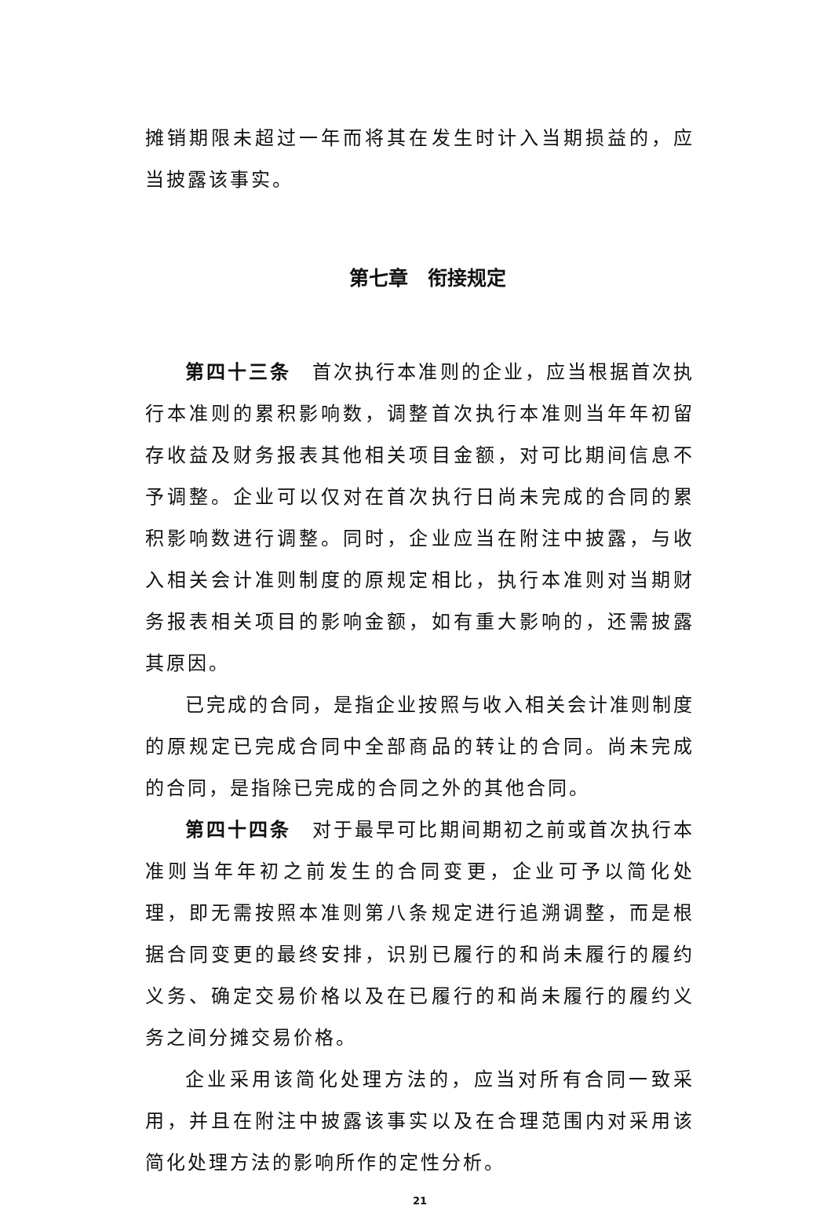摊销期限未超过一年而将其在发生时计入当期损益的，应当披露该事实。
第七章　衔接规定
第四十三条　首次执行本准则的企业，应当根据首次执行本准则的累积影响数，调整首次执行本准则当年年初留存收益及财务报表其他相关项目金额，对可比期间信息不予调整。企业可以仅对在首次执行日尚未完成的合同的累积影响数进行调整。同时，企业应当在附注中披露，与收入相关会计准则制度的原规定相比，执行本准则对当期财务报表相关项目的影响金额，如有重大影响的，还需披露其原因。
已完成的合同，是指企业按照与收入相关会计准则制度的原规定已完成合同中全部商品的转让的合同。尚未完成的合同，是指除已完成的合同之外的其他合同。
第四十四条　对于最早可比期间期初之前或首次执行本准则当年年初之前发生的合同变更，企业可予以简化处理，即无需按照本准则第八条规定进行追溯调整，而是根据合同变更的最终安排，识别已履行的和尚未履行的履约义务、确定交易价格以及在已履行的和尚未履行的履约义务之间分摊交易价格。
企业采用该简化处理方法的，应当对所有合同一致采用，并且在附注中披露该事实以及在合理范围内对采用该简化处理方法的影响所作的定性分析。
21